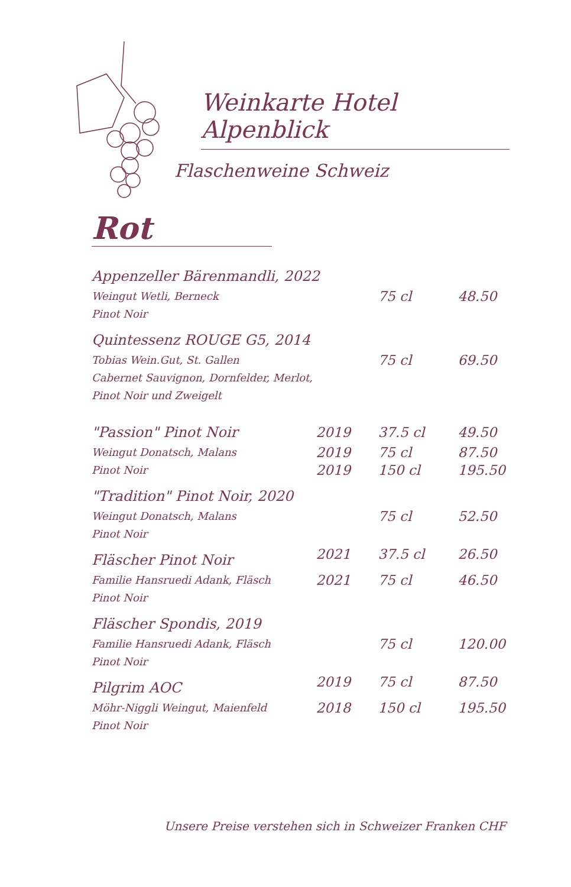Weinkarte Hotel Alpenblick
Flaschenweine Schweiz
Rot
| Appenzeller Bärenmandli, 2022 | | | |
| Weingut Wetli, Berneck Pinot Noir | | 75 cl | 48.50 |
| Quintessenz ROUGE G5, 2014 | | | |
| Tobias Wein.Gut, St. Gallen Cabernet Sauvignon, Dornfelder, Merlot, Pinot Noir und Zweigelt | | 75 cl | 69.50 |
| "Passion" Pinot Noir | 2019 | 37.5 cl | 49.50 |
| Weingut Donatsch, Malans Pinot Noir | 2019 2019 | 75 cl 150 cl | 87.50 195.50 |
| "Tradition" Pinot Noir, 2020 | | | |
| Weingut Donatsch, Malans Pinot Noir | | 75 cl | 52.50 |
| Fläscher Pinot Noir | 2021 | 37.5 cl | 26.50 |
| Familie Hansruedi Adank, Fläsch Pinot Noir | 2021 | 75 cl | 46.50 |
| Fläscher Spondis, 2019 | | | |
| Familie Hansruedi Adank, Fläsch Pinot Noir | | 75 cl | 120.00 |
| Pilgrim AOC | 2019 | 75 cl | 87.50 |
| Möhr-Niggli Weingut, Maienfeld Pinot Noir | 2018 | 150 cl | 195.50 |
Unsere Preise verstehen sich in Schweizer Franken CHF